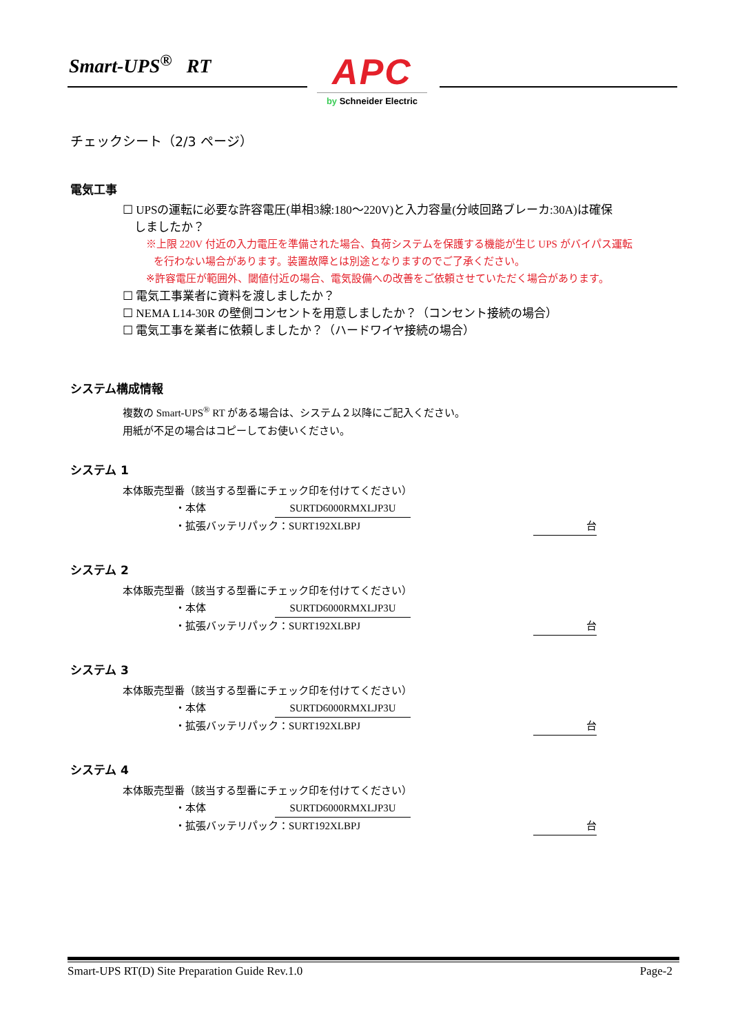Smart-UPS<sup>®</sup> RT
APC
by Schneider Electric
チェックシート（2/3 ページ）
電気工事
☐ UPSの運転に必要な許容電圧(単相3線:180～220V)と入力容量(分岐回路ブレーカ:30A)は確保
しましたか？
※上限 220V 付近の入力電圧を準備された場合、負荷システムを保護する機能が生じ UPS がバイパス運転
を行わない場合があります。装置故障とは別途となりますのでご了承ください。
※許容電圧が範囲外、閾値付近の場合、電気設備への改善をご依頼させていただく場合があります。
☐ 電気工事業者に資料を渡しましたか？
☐ NEMA L14-30R の壁側コンセントを用意しましたか？（コンセント接続の場合）
☐ 電気工事を業者に依頼しましたか？（ハードワイヤ接続の場合）
システム構成情報
複数の Smart-UPS<sup>®</sup> RT がある場合は、システム２以降にご記入ください。
用紙が不足の場合はコピーしてお使いください。
システム 1
本体販売型番（該当する型番にチェック印を付けてください）
・本体 SURTD6000RMXLJP3U
・拡張バッテリパック：SURT192XLBPJ 台
システム 2
本体販売型番（該当する型番にチェック印を付けてください）
・本体 SURTD6000RMXLJP3U
・拡張バッテリパック：SURT192XLBPJ 台
システム 3
本体販売型番（該当する型番にチェック印を付けてください）
・本体 SURTD6000RMXLJP3U
・拡張バッテリパック：SURT192XLBPJ 台
システム 4
本体販売型番（該当する型番にチェック印を付けてください）
・本体 SURTD6000RMXLJP3U
・拡張バッテリパック：SURT192XLBPJ 台
Smart-UPS RT(D) Site Preparation Guide Rev.1.0 Page-2